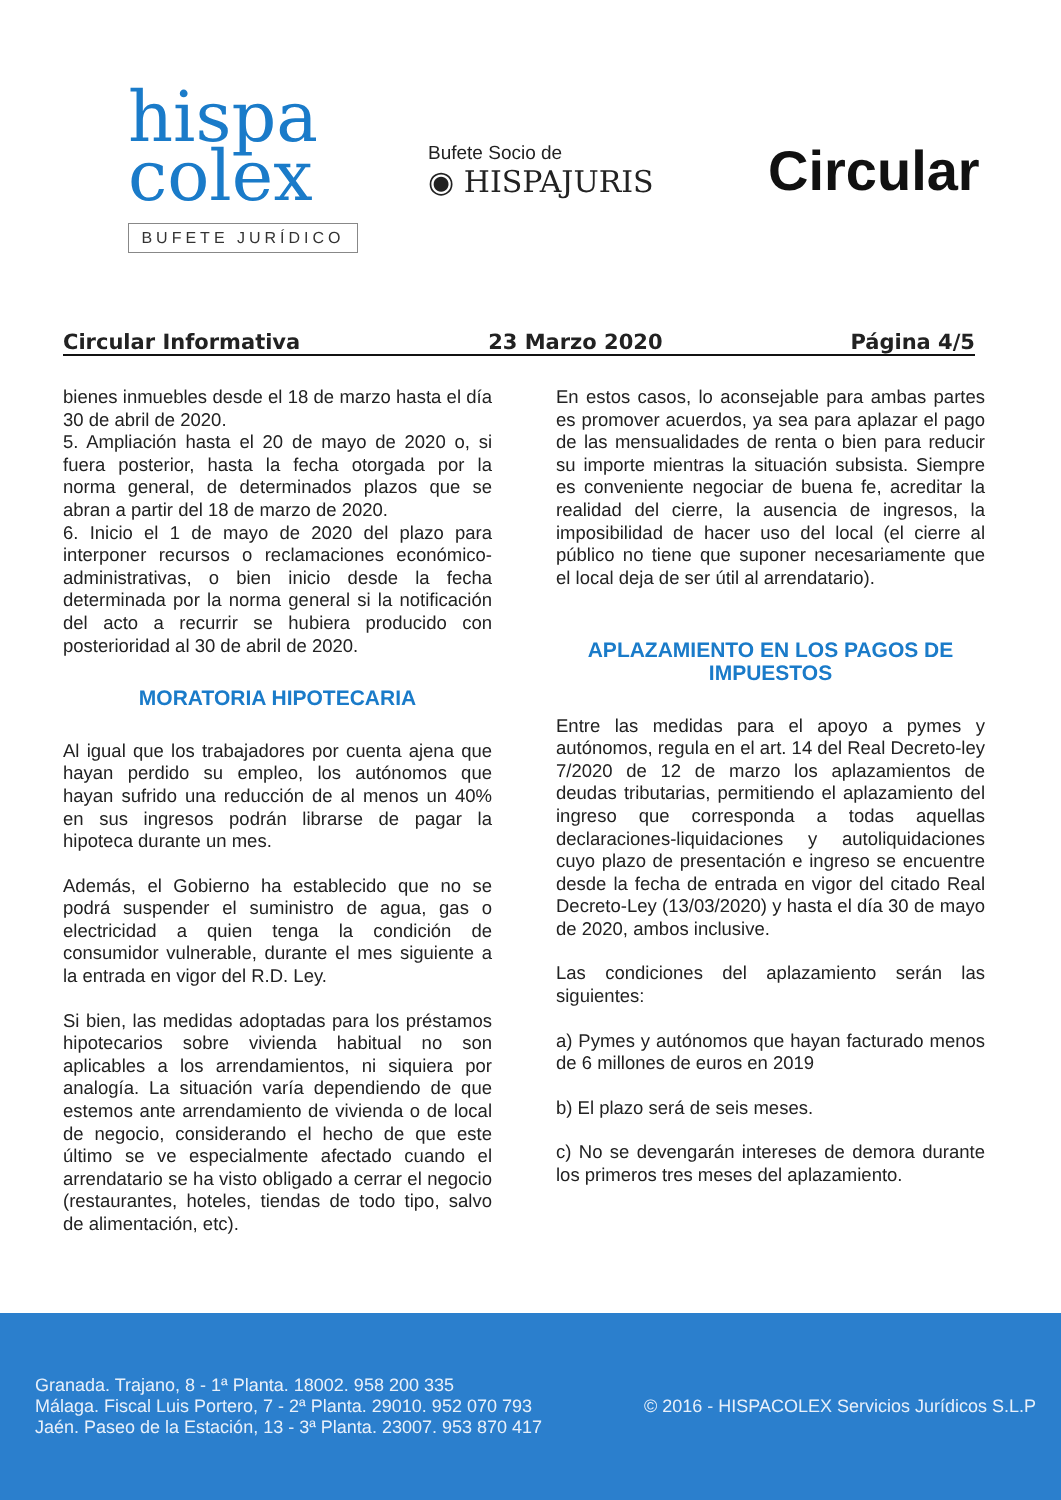hispa
colex
BUFETE JURÍDICO
Bufete Socio de
◉ HISPAJURIS
Circular
Circular Informativa 23 Marzo 2020 Página 4/5
bienes inmuebles desde el 18 de marzo hasta el día 30 de abril de 2020.
5. Ampliación hasta el 20 de mayo de 2020 o, si fuera posterior, hasta la fecha otorgada por la norma general, de determinados plazos que se abran a partir del 18 de marzo de 2020.
6. Inicio el 1 de mayo de 2020 del plazo para interponer recursos o reclamaciones económico-administrativas, o bien inicio desde la fecha determinada por la norma general si la notificación del acto a recurrir se hubiera producido con posterioridad al 30 de abril de 2020.
MORATORIA HIPOTECARIA
Al igual que los trabajadores por cuenta ajena que hayan perdido su empleo, los autónomos que hayan sufrido una reducción de al menos un 40% en sus ingresos podrán librarse de pagar la hipoteca durante un mes.
Además, el Gobierno ha establecido que no se podrá suspender el suministro de agua, gas o electricidad a quien tenga la condición de consumidor vulnerable, durante el mes siguiente a la entrada en vigor del R.D. Ley.
Si bien, las medidas adoptadas para los préstamos hipotecarios sobre vivienda habitual no son aplicables a los arrendamientos, ni siquiera por analogía. La situación varía dependiendo de que estemos ante arrendamiento de vivienda o de local de negocio, considerando el hecho de que este último se ve especialmente afectado cuando el arrendatario se ha visto obligado a cerrar el negocio (restaurantes, hoteles, tiendas de todo tipo, salvo de alimentación, etc).
En estos casos, lo aconsejable para ambas partes es promover acuerdos, ya sea para aplazar el pago de las mensualidades de renta o bien para reducir su importe mientras la situación subsista. Siempre es conveniente negociar de buena fe, acreditar la realidad del cierre, la ausencia de ingresos, la imposibilidad de hacer uso del local (el cierre al público no tiene que suponer necesariamente que el local deja de ser útil al arrendatario).
APLAZAMIENTO EN LOS PAGOS DE IMPUESTOS
Entre las medidas para el apoyo a pymes y autónomos, regula en el art. 14 del Real Decreto-ley 7/2020 de 12 de marzo los aplazamientos de deudas tributarias, permitiendo el aplazamiento del ingreso que corresponda a todas aquellas declaraciones-liquidaciones y autoliquidaciones cuyo plazo de presentación e ingreso se encuentre desde la fecha de entrada en vigor del citado Real Decreto-Ley (13/03/2020) y hasta el día 30 de mayo de 2020, ambos inclusive.
Las condiciones del aplazamiento serán las siguientes:
a) Pymes y autónomos que hayan facturado menos de 6 millones de euros en 2019
b) El plazo será de seis meses.
c) No se devengarán intereses de demora durante los primeros tres meses del aplazamiento.
Granada. Trajano, 8 - 1ª Planta. 18002. 958 200 335
Málaga. Fiscal Luis Portero, 7 - 2ª Planta. 29010. 952 070 793
Jaén. Paseo de la Estación, 13 - 3ª Planta. 23007. 953 870 417
© 2016 - HISPACOLEX Servicios Jurídicos S.L.P